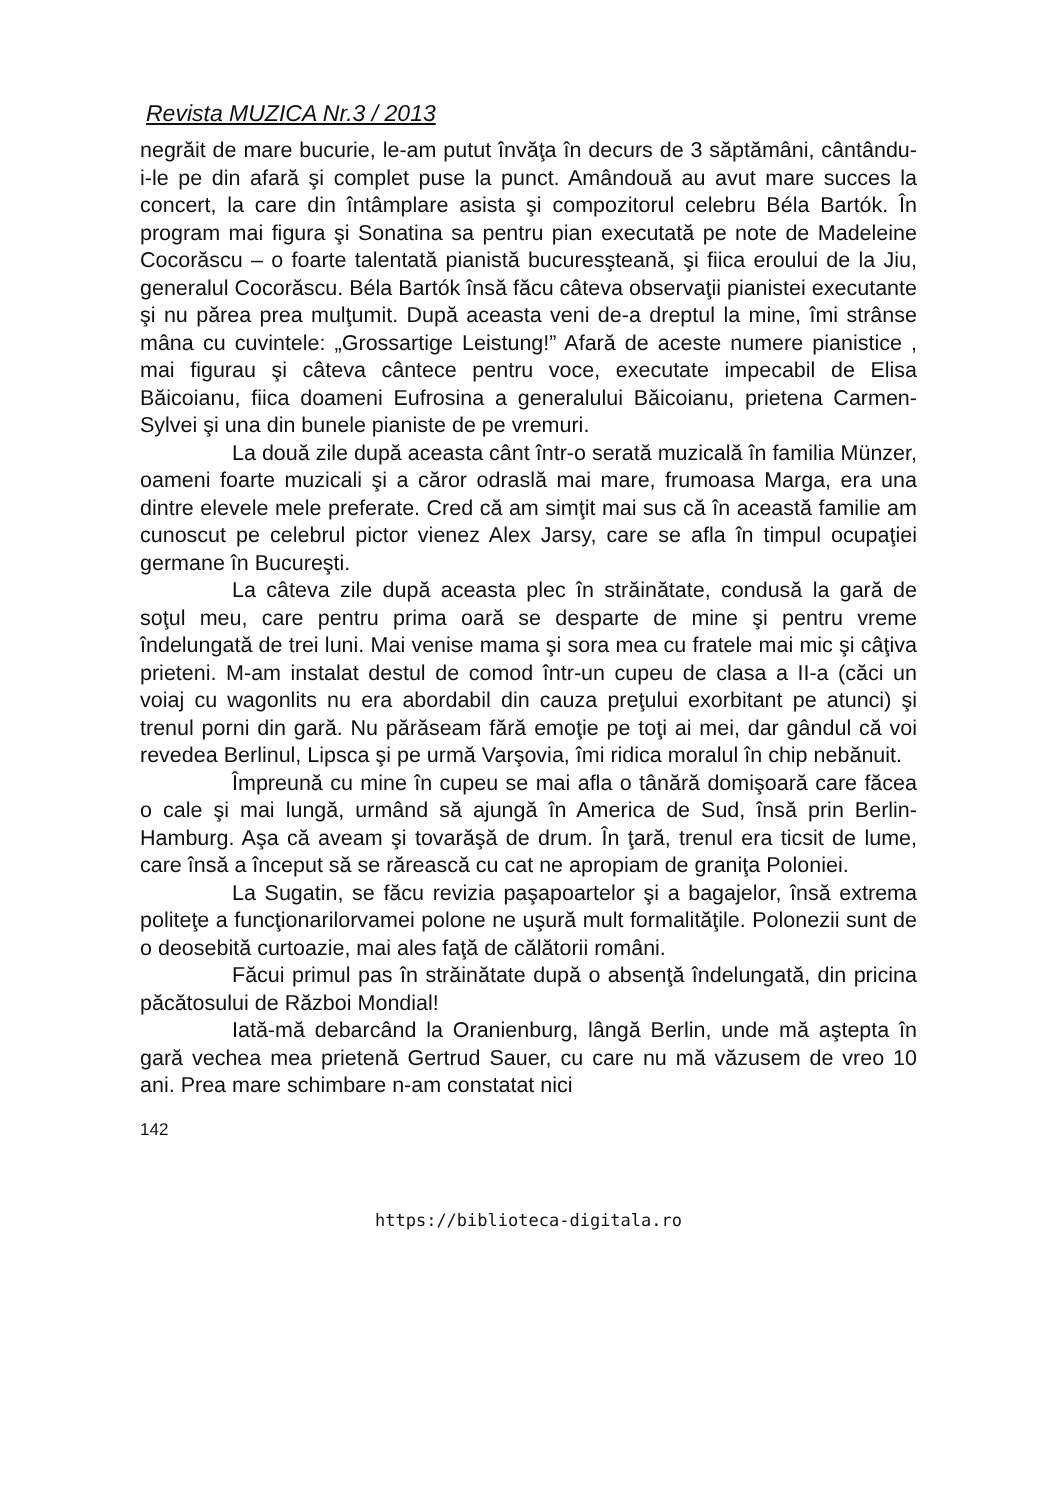Revista MUZICA Nr.3 / 2013
negrăit de mare bucurie, le-am putut învăţa în decurs de 3 săptămâni, cântându-i-le pe din afară şi complet puse la punct. Amândouă au avut mare succes la concert, la care din întâmplare asista şi compozitorul celebru Béla Bartók. În program mai figura şi Sonatina sa pentru pian executată pe note de Madeleine Cocorăscu – o foarte talentată pianistă bucuresşteană, şi fiica eroului de la Jiu, generalul Cocorăscu. Béla Bartók însă făcu câteva observaţii pianistei executante şi nu părea prea mulţumit. După aceasta veni de-a dreptul la mine, îmi strânse mâna cu cuvintele: „Grossartige Leistung!” Afară de aceste numere pianistice , mai figurau şi câteva cântece pentru voce, executate impecabil de Elisa Băicoianu, fiica doameni Eufrosina a generalului Băicoianu, prietena Carmen-Sylvei şi una din bunele pianiste de pe vremuri.
La două zile după aceasta cânt într-o serată muzicală în familia Münzer, oameni foarte muzicali şi a căror odraslă mai mare, frumoasa Marga, era una dintre elevele mele preferate. Cred că am simţit mai sus că în această familie am cunoscut pe celebrul pictor vienez Alex Jarsy, care se afla în timpul ocupaţiei germane în Bucureşti.
La câteva zile după aceasta plec în străinătate, condusă la gară de soţul meu, care pentru prima oară se desparte de mine şi pentru vreme îndelungată de trei luni. Mai venise mama şi sora mea cu fratele mai mic şi câţiva prieteni. M-am instalat destul de comod într-un cupeu de clasa a II-a (căci un voiaj cu wagonlits nu era abordabil din cauza preţului exorbitant pe atunci) şi trenul porni din gară. Nu părăseam fără emoţie pe toţi ai mei, dar gândul că voi revedea Berlinul, Lipsca şi pe urmă Varşovia, îmi ridica moralul în chip nebănuit.
Împreună cu mine în cupeu se mai afla o tânără domişoară care făcea o cale şi mai lungă, urmând să ajungă în America de Sud, însă prin Berlin-Hamburg. Aşa că aveam şi tovarăşă de drum. În ţară, trenul era ticsit de lume, care însă a început să se rărească cu cat ne apropiam de graniţa Poloniei.
La Sugatin, se făcu revizia paşapoartelor şi a bagajelor, însă extrema politeţe a funcţionarilorvamei polone ne uşură mult formalităţile. Polonezii sunt de o deosebită curtoazie, mai ales faţă de călătorii români.
Făcui primul pas în străinătate după o absenţă îndelungată, din pricina păcătosului de Război Mondial!
Iată-mă debarcând la Oranienburg, lângă Berlin, unde mă aştepta în gară vechea mea prietenă Gertrud Sauer, cu care nu mă văzusem de vreo 10 ani. Prea mare schimbare n-am constatat nici
142
https://biblioteca-digitala.ro